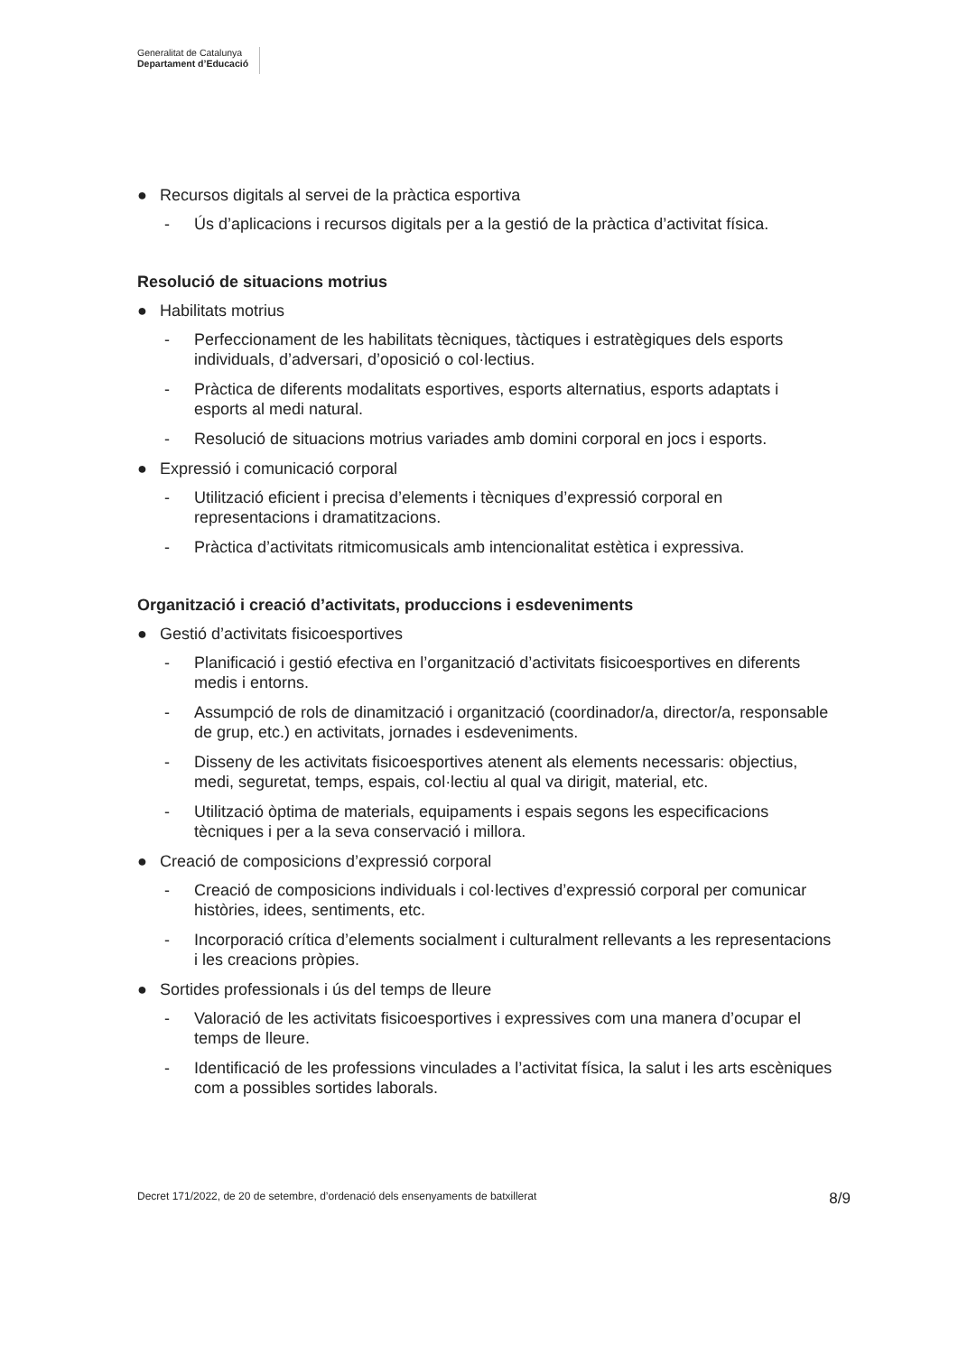Generalitat de Catalunya
Departament d’Educació
● Recursos digitals al servei de la pràctica esportiva
- Ús d’aplicacions i recursos digitals per a la gestió de la pràctica d’activitat física.
Resolució de situacions motrius
● Habilitats motrius
- Perfeccionament de les habilitats tècniques, tàctiques i estratègiques dels esports individuals, d’adversari, d’oposició o col·lectius.
- Pràctica de diferents modalitats esportives, esports alternatius, esports adaptats i esports al medi natural.
- Resolució de situacions motrius variades amb domini corporal en jocs i esports.
● Expressió i comunicació corporal
- Utilització eficient i precisa d’elements i tècniques d’expressió corporal en representacions i dramatitzacions.
- Pràctica d’activitats ritmicomusicals amb intencionalitat estètica i expressiva.
Organització i creació d’activitats, produccions i esdeveniments
● Gestió d’activitats fisicoesportives
- Planificació i gestió efectiva en l’organització d’activitats fisicoesportives en diferents medis i entorns.
- Assumpció de rols de dinamització i organització (coordinador/a, director/a, responsable de grup, etc.) en activitats, jornades i esdeveniments.
- Disseny de les activitats fisicoesportives atenent als elements necessaris: objectius, medi, seguretat, temps, espais, col·lectiu al qual va dirigit, material, etc.
- Utilització òptima de materials, equipaments i espais segons les especificacions tècniques i per a la seva conservació i millora.
● Creació de composicions d’expressió corporal
- Creació de composicions individuals i col·lectives d’expressió corporal per comunicar històries, idees, sentiments, etc.
- Incorporació crítica d’elements socialment i culturalment rellevants a les representacions i les creacions pròpies.
● Sortides professionals i ús del temps de lleure
- Valoració de les activitats fisicoesportives i expressives com una manera d’ocupar el temps de lleure.
- Identificació de les professions vinculades a l’activitat física, la salut i les arts escèniques com a possibles sortides laborals.
Decret 171/2022, de 20 de setembre, d’ordenació dels ensenyaments de batxillerat 8/9